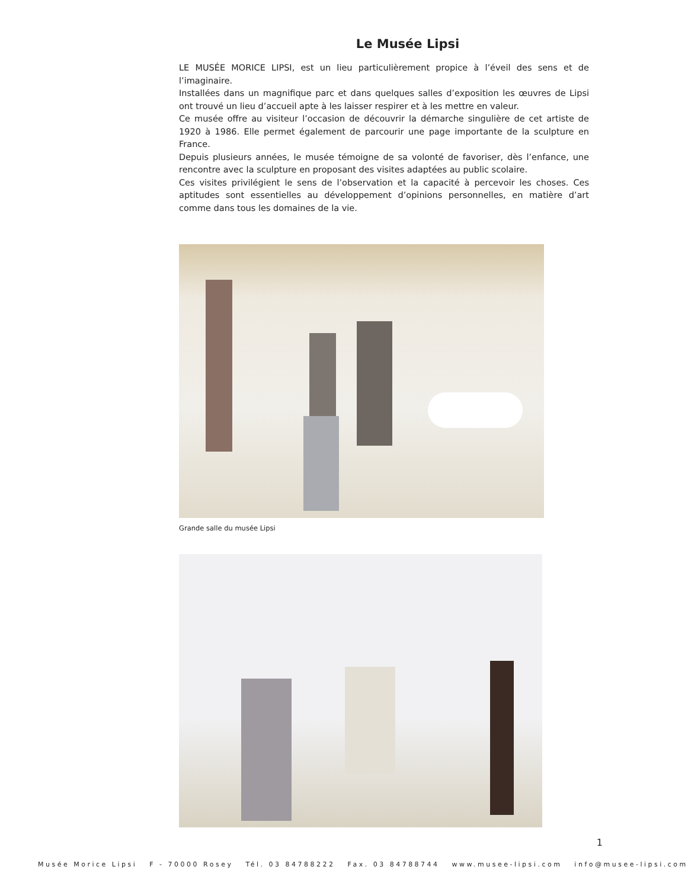Le Musée Lipsi
LE MUSÉE MORICE LIPSI, est un lieu particulièrement propice à l’éveil des sens et de l’imaginaire.
Installées dans un magnifique parc et dans quelques salles d’exposition les œuvres de Lipsi ont trouvé un lieu d’accueil apte à les laisser respirer et à les mettre en valeur.
Ce musée offre au visiteur l’occasion de découvrir la démarche singulière de cet artiste de 1920 à 1986. Elle permet également de parcourir une page importante de la sculpture en France.
Depuis plusieurs années, le musée témoigne de sa volonté de favoriser, dès l’enfance, une rencontre avec la sculpture en proposant des visites adaptées au public scolaire.
Ces visites privilégient le sens de l’observation et la capacité à percevoir les choses. Ces aptitudes sont essentielles au développement d’opinions personnelles, en matière d’art comme dans tous les domaines de la vie.
Grande salle du musée Lipsi
1
Musée Morice Lipsi F - 70000 Rosey Tél. 03 84788222 Fax. 03 84788744 www.musee-lipsi.com info@musee-lipsi.com